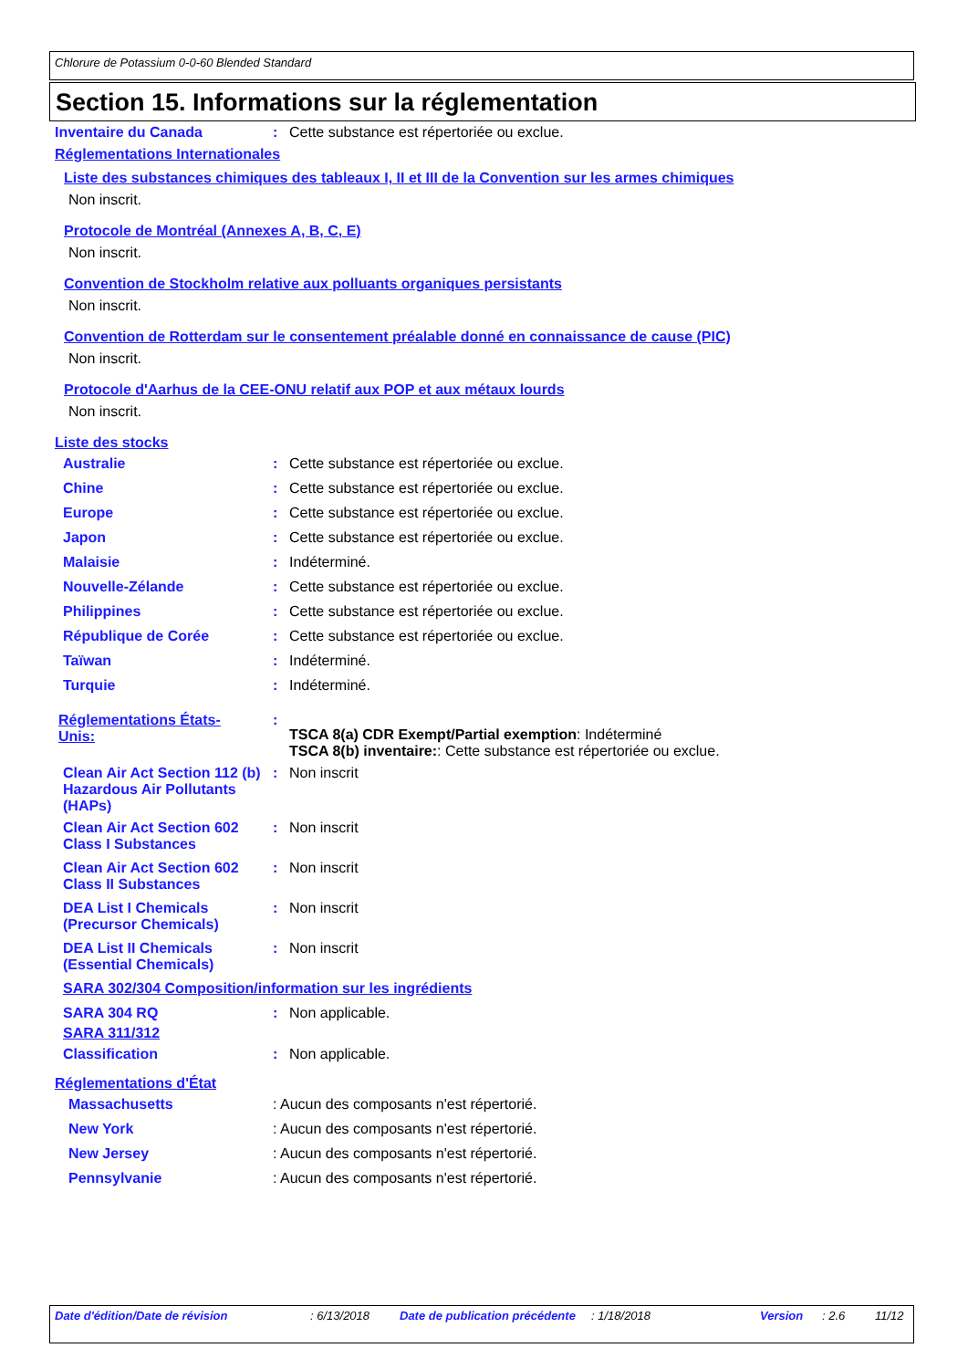Chlorure de Potassium 0-0-60 Blended Standard
Section 15. Informations sur la réglementation
Inventaire du Canada : Cette substance est répertoriée ou exclue.
Réglementations Internationales
Liste des substances chimiques des tableaux I, II et III de la Convention sur les armes chimiques
Non inscrit.
Protocole de Montréal (Annexes A, B, C, E)
Non inscrit.
Convention de Stockholm relative aux polluants organiques persistants
Non inscrit.
Convention de Rotterdam sur le consentement préalable donné en connaissance de cause (PIC)
Non inscrit.
Protocole d'Aarhus de la CEE-ONU relatif aux POP et aux métaux lourds
Non inscrit.
Liste des stocks
Australie :
Cette substance est répertoriée ou exclue.
Chine :
Cette substance est répertoriée ou exclue.
Europe :
Cette substance est répertoriée ou exclue.
Japon :
Cette substance est répertoriée ou exclue.
Malaisie : Indéterminé.
Nouvelle-Zélande :
Cette substance est répertoriée ou exclue.
Philippines :
Cette substance est répertoriée ou exclue.
République de Corée :
Cette substance est répertoriée ou exclue.
Taïwan : Indéterminé.
Turquie : Indéterminé.
Réglementations États-Unis:
:
TSCA 8(a) CDR Exempt/Partial exemption: Indéterminé
TSCA 8(b) inventaire:: Cette substance est répertoriée ou exclue.
Clean Air Act Section 112 (b) Hazardous Air Pollutants (HAPs)
: Non inscrit
Clean Air Act Section 602 Class I Substances
: Non inscrit
Clean Air Act Section 602 Class II Substances
: Non inscrit
DEA List I Chemicals (Precursor Chemicals)
: Non inscrit
DEA List II Chemicals (Essential Chemicals)
: Non inscrit
SARA 302/304 Composition/information sur les ingrédients
SARA 304 RQ : Non applicable.
SARA 311/312
Classification : Non applicable.
Réglementations d'État
Massachusetts
: Aucun des composants n'est répertorié.
New York
: Aucun des composants n'est répertorié.
New Jersey
: Aucun des composants n'est répertorié.
Pennsylvanie
: Aucun des composants n'est répertorié.
Date d'édition/Date de révision : 6/13/2018 Date de publication précédente : 1/18/2018 Version : 2.6 11/12